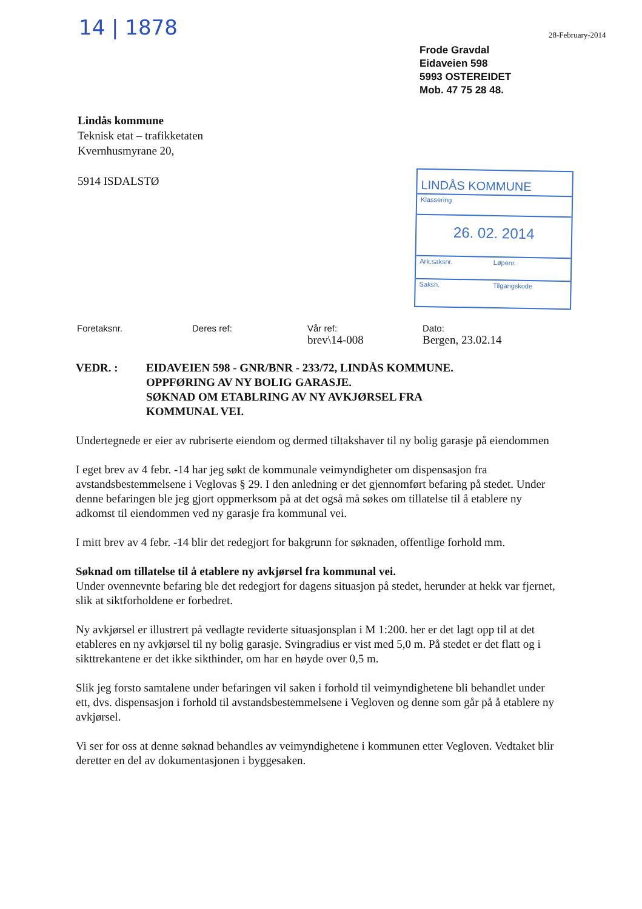14 | 1878 28-February-2014
Frode Gravdal
Eidaveien 598
5993 OSTEREIDET
Mob. 47 75 28 48.
Lindås kommune
Teknisk etat – trafikketaten
Kvernhusmyrane 20,
5914 ISDALSTØ
LINDÅS KOMMUNE
Klassering
26. 02. 2014
Ark.saksnr. Løpenr.
Saksh. Tilgangskode
Foretaksnr. Deres ref: Vår ref:
brev\14-008
Dato:
Bergen, 23.02.14
VEDR. : EIDAVEIEN 598 - GNR/BNR - 233/72, LINDÅS KOMMUNE.
OPPFØRING AV NY BOLIG GARASJE.
SØKNAD OM ETABLRING AV NY AVKJØRSEL FRA
KOMMUNAL VEI.
Undertegnede er eier av rubriserte eiendom og dermed tiltakshaver til ny bolig garasje på eiendommen
I eget brev av 4 febr. -14 har jeg søkt de kommunale veimyndigheter om dispensasjon fra avstandsbestemmelsene i Veglovas § 29. I den anledning er det gjennomført befaring på stedet. Under denne befaringen ble jeg gjort oppmerksom på at det også må søkes om tillatelse til å etablere ny adkomst til eiendommen ved ny garasje fra kommunal vei.
I mitt brev av 4 febr. -14 blir det redegjort for bakgrunn for søknaden, offentlige forhold mm.
Søknad om tillatelse til å etablere ny avkjørsel fra kommunal vei.
Under ovennevnte befaring ble det redegjort for dagens situasjon på stedet, herunder at hekk var fjernet, slik at siktforholdene er forbedret.
Ny avkjørsel er illustrert på vedlagte reviderte situasjonsplan i M 1:200. her er det lagt opp til at det etableres en ny avkjørsel til ny bolig garasje. Svingradius er vist med 5,0 m. På stedet er det flatt og i sikttrekantene er det ikke sikthinder, om har en høyde over 0,5 m.
Slik jeg forsto samtalene under befaringen vil saken i forhold til veimyndighetene bli behandlet under ett, dvs. dispensasjon i forhold til avstandsbestemmelsene i Vegloven og denne som går på å etablere ny avkjørsel.
Vi ser for oss at denne søknad behandles av veimyndighetene i kommunen etter Vegloven. Vedtaket blir deretter en del av dokumentasjonen i byggesaken.